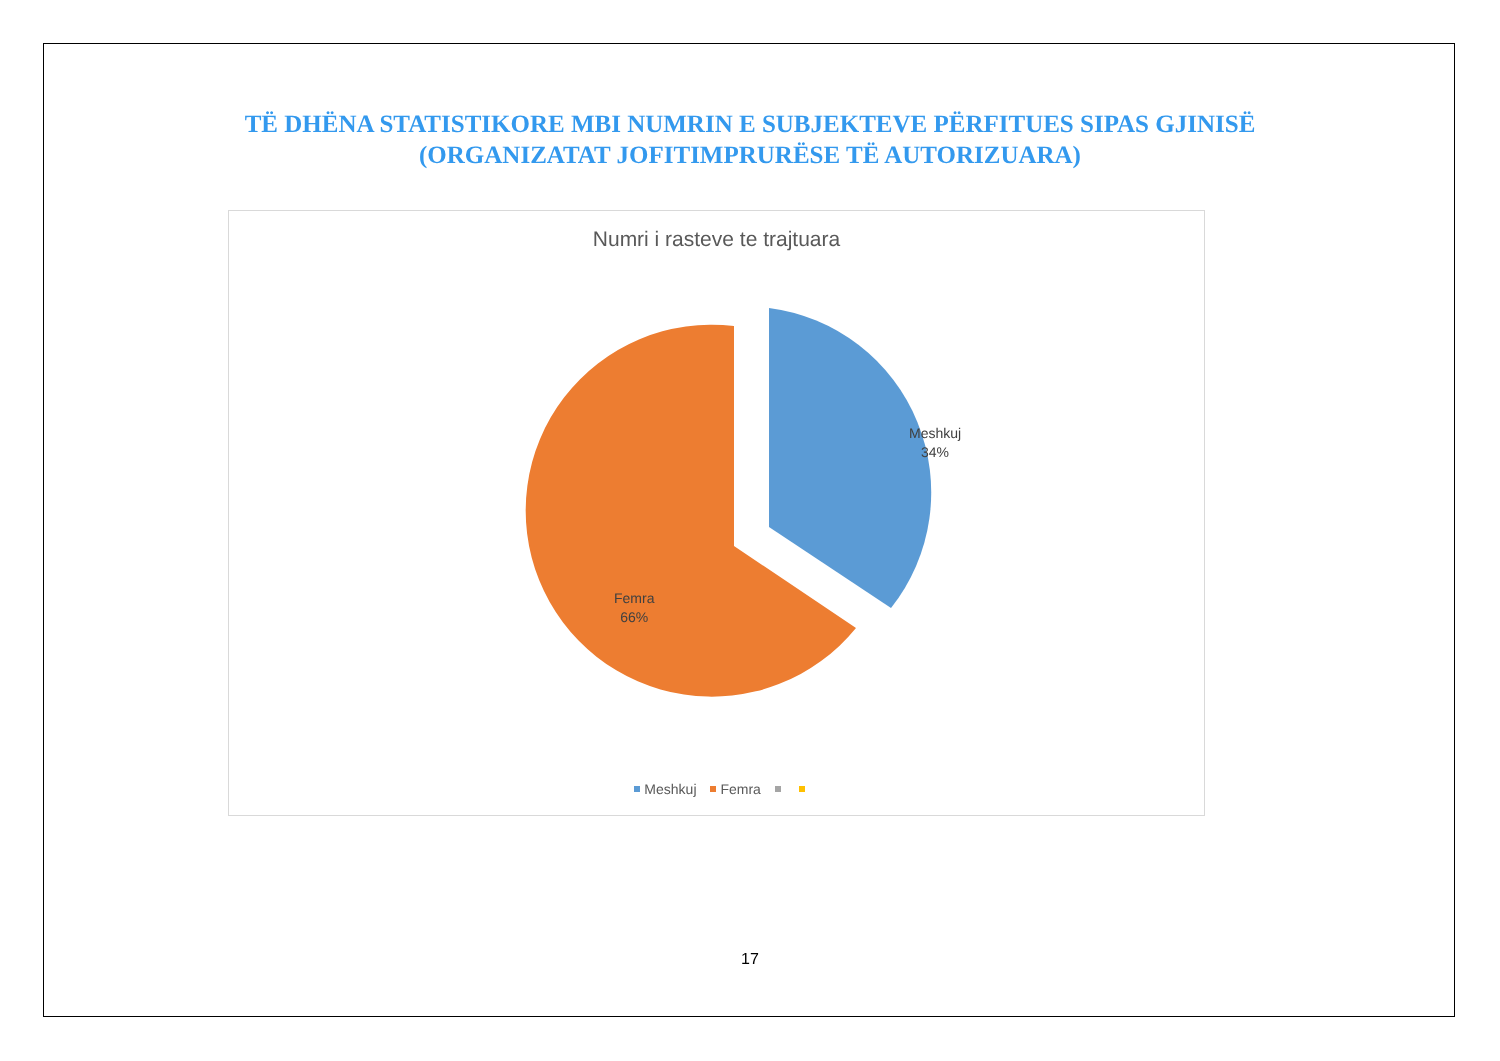TË DHËNA STATISTIKORE MBI NUMRIN E SUBJEKTEVE PËRFITUES SIPAS GJINISË
(ORGANIZATAT JOFITIMPRURËSE TË AUTORIZUARA)
Numri i rasteve te trajtuara
Meshkuj
34%
Femra
66%
Meshkuj Femra
17